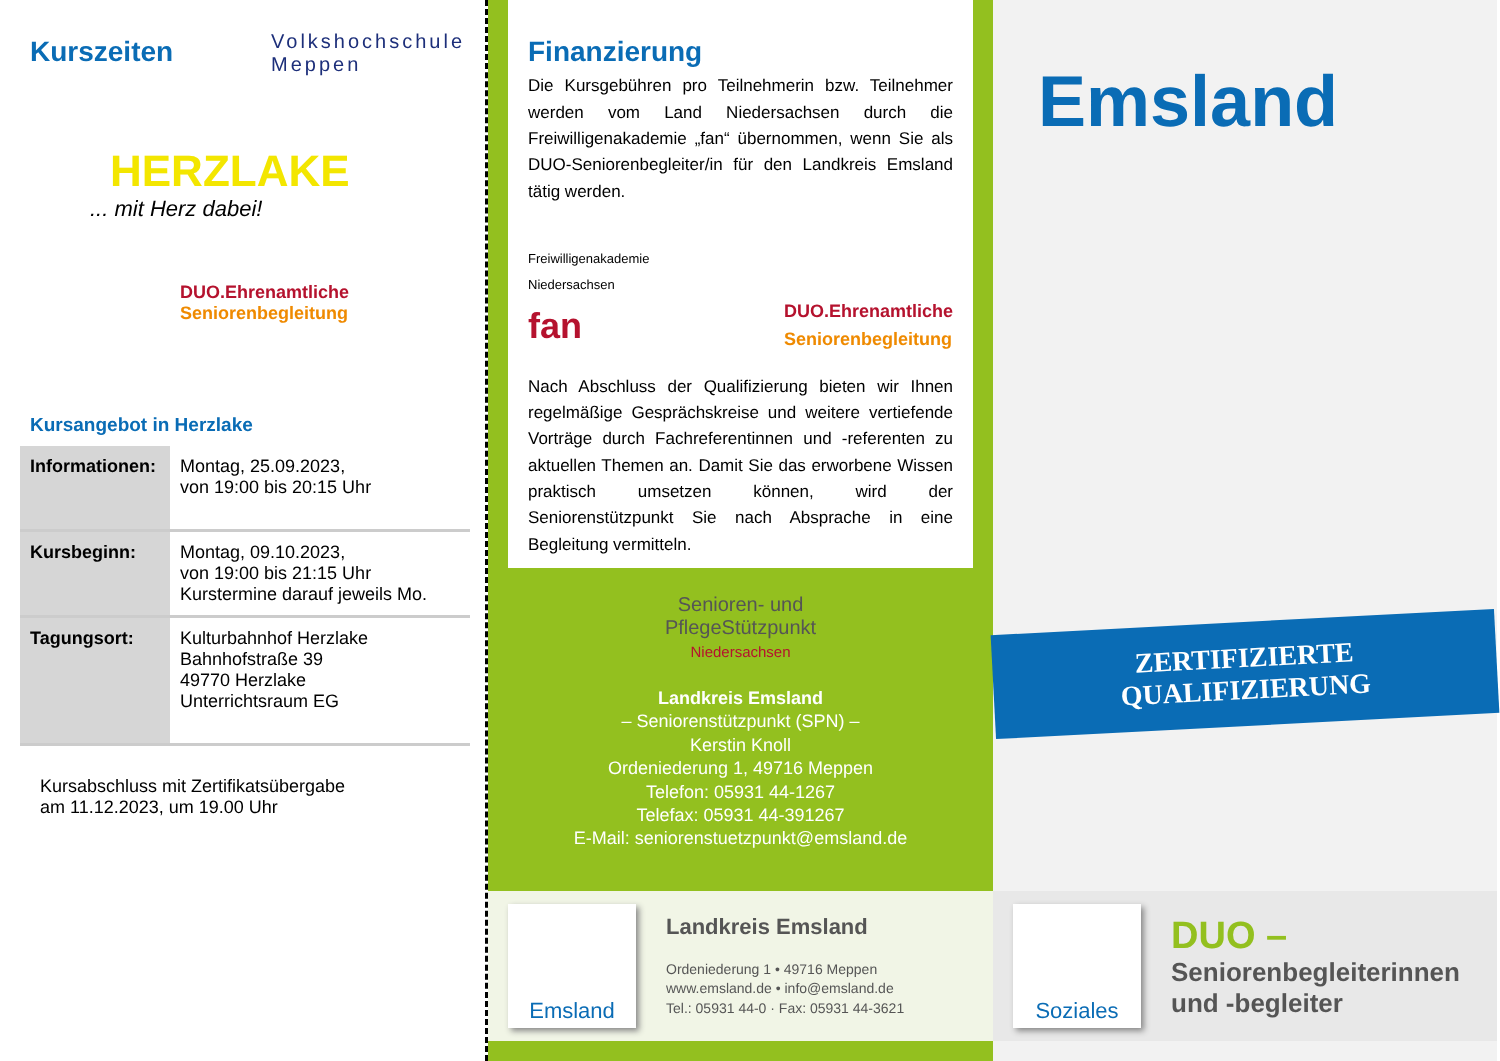Kurszeiten
Volkshochschule
Meppen
HERZLAKE
... mit Herz dabei!
DUO.Ehrenamtliche
Seniorenbegleitung
Kursangebot in Herzlake
| Informationen: | Montag, 25.09.2023, von 19:00 bis 20:15 Uhr |
| Kursbeginn: | Montag, 09.10.2023, von 19:00 bis 21:15 Uhr Kurstermine darauf jeweils Mo. |
| Tagungsort: | Kulturbahnhof Herzlake Bahnhofstraße 39 49770 Herzlake Unterrichtsraum EG |
Kursabschluss mit Zertifikatsübergabe
am 11.12.2023, um 19.00 Uhr
Finanzierung
Die Kursgebühren pro Teilnehmerin bzw. Teilnehmer werden vom Land Niedersachsen durch die Freiwilligenakademie „fan“ übernommen, wenn Sie als DUO-Seniorenbegleiter/in für den Landkreis Emsland tätig werden.
Freiwilligenakademie
Niedersachsen
fan
DUO.Ehrenamtliche
Seniorenbegleitung
Nach Abschluss der Qualifizierung bieten wir Ihnen regelmäßige Gesprächskreise und weitere vertiefende Vorträge durch Fachreferentinnen und -referenten zu aktuellen Themen an. Damit Sie das erworbene Wissen praktisch umsetzen können, wird der Seniorenstützpunkt Sie nach Absprache in eine Begleitung vermitteln.
Senioren- und
PflegeStützpunkt
Niedersachsen
Landkreis Emsland
– Seniorenstützpunkt (SPN) –
Kerstin Knoll
Ordeniederung 1, 49716 Meppen
Telefon: 05931 44-1267
Telefax: 05931 44-391267
E-Mail: seniorenstuetzpunkt@emsland.de
Emsland
Landkreis Emsland
Ordeniederung 1 • 49716 Meppen
www.emsland.de • info@emsland.de
Tel.: 05931 44-0 · Fax: 05931 44-3621
Emsland
ZERTIFIZIERTE
QUALIFIZIERUNG
Soziales
DUO –
Seniorenbegleiterinnen
und -begleiter